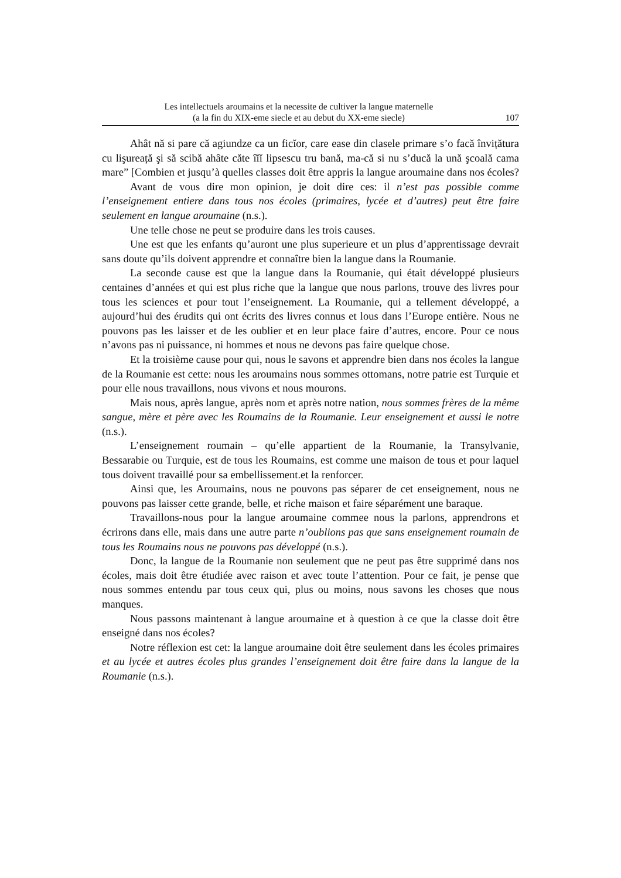Les intellectuels aroumains et la necessite de cultiver la langue maternelle
(a la fin du XIX-eme siecle et au debut du XX-eme siecle)
107
Ahât nă si pare că agiundze ca un ficĭor, care ease din clasele primare s’o facă învițătura cu lişureață şi să scibă ahâte căte îĭĭ lipsescu tru bană, ma-că si nu s’ducă la ună şcoală cama mare” [Combien et jusqu’à quelles classes doit être appris la langue aroumaine dans nos écoles?
Avant de vous dire mon opinion, je doit dire ces: il n’est pas possible comme l’enseignement entiere dans tous nos écoles (primaires, lycée et d’autres) peut être faire seulement en langue aroumaine (n.s.).
Une telle chose ne peut se produire dans les trois causes.
Une est que les enfants qu’auront une plus superieure et un plus d’apprentissage devrait sans doute qu’ils doivent apprendre et connaître bien la langue dans la Roumanie.
La seconde cause est que la langue dans la Roumanie, qui était développé plusieurs centaines d’années et qui est plus riche que la langue que nous parlons, trouve des livres pour tous les sciences et pour tout l’enseignement. La Roumanie, qui a tellement développé, a aujourd’hui des érudits qui ont écrits des livres connus et lous dans l’Europe entière. Nous ne pouvons pas les laisser et de les oublier et en leur place faire d’autres, encore. Pour ce nous n’avons pas ni puissance, ni hommes et nous ne devons pas faire quelque chose.
Et la troisième cause pour qui, nous le savons et apprendre bien dans nos écoles la langue de la Roumanie est cette: nous les aroumains nous sommes ottomans, notre patrie est Turquie et pour elle nous travaillons, nous vivons et nous mourons.
Mais nous, après langue, après nom et après notre nation, nous sommes frères de la même sangue, mère et père avec les Roumains de la Roumanie. Leur enseignement et aussi le notre (n.s.).
L’enseignement roumain – qu’elle appartient de la Roumanie, la Transylvanie, Bessarabie ou Turquie, est de tous les Roumains, est comme une maison de tous et pour laquel tous doivent travaillé pour sa embellissement.et la renforcer.
Ainsi que, les Aroumains, nous ne pouvons pas séparer de cet enseignement, nous ne pouvons pas laisser cette grande, belle, et riche maison et faire séparément une baraque.
Travaillons-nous pour la langue aroumaine commee nous la parlons, apprendrons et écrirons dans elle, mais dans une autre parte n’oublions pas que sans enseignement roumain de tous les Roumains nous ne pouvons pas développé (n.s.).
Donc, la langue de la Roumanie non seulement que ne peut pas être supprimé dans nos écoles, mais doit être étudiée avec raison et avec toute l’attention. Pour ce fait, je pense que nous sommes entendu par tous ceux qui, plus ou moins, nous savons les choses que nous manques.
Nous passons maintenant à langue aroumaine et à question à ce que la classe doit être enseigné dans nos écoles?
Notre réflexion est cet: la langue aroumaine doit être seulement dans les écoles primaires et au lycée et autres écoles plus grandes l’enseignement doit être faire dans la langue de la Roumanie (n.s.).